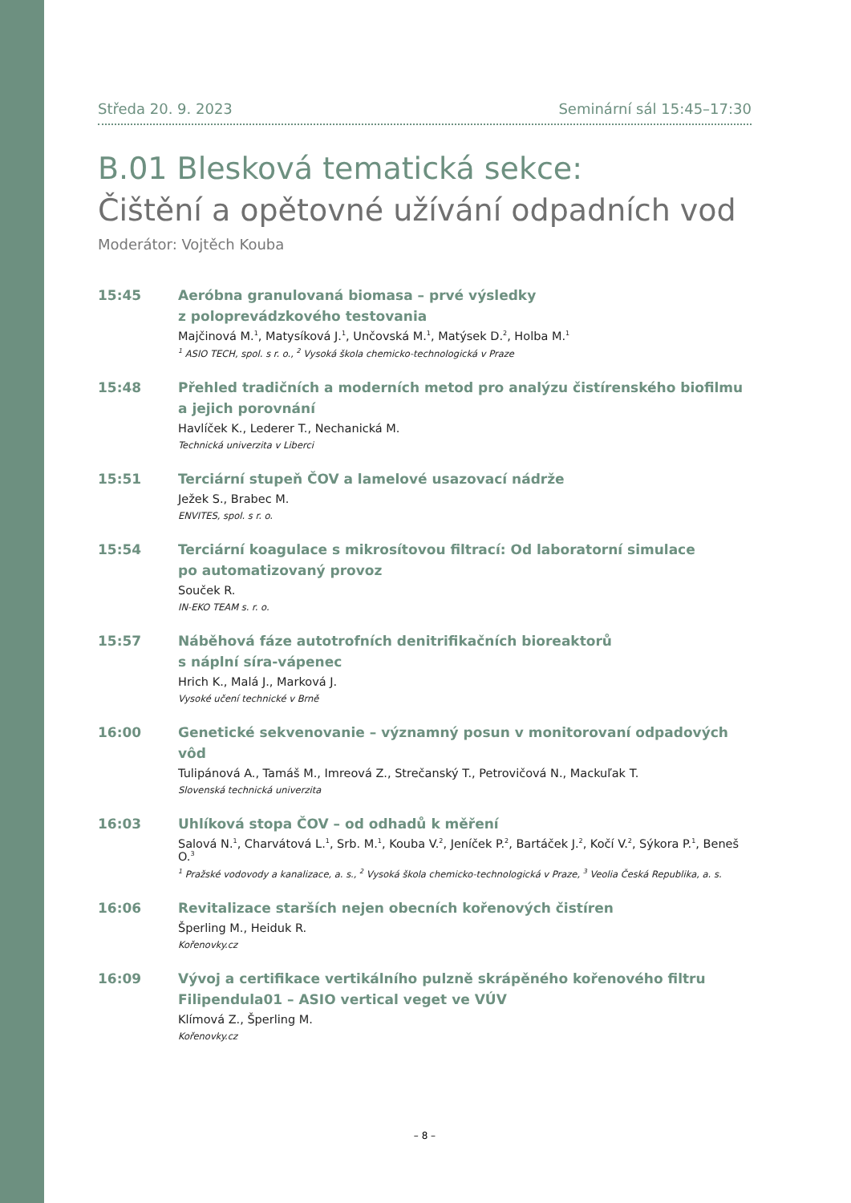Středa 20. 9. 2023 Seminární sál 15:45–17:30
B.01 Blesková tematická sekce:
Čištění a opětovné užívání odpadních vod
Moderátor: Vojtěch Kouba
15:45 Aeróbna granulovaná biomasa – prvé výsledky
z poloprevádzkového testovania
Majčinová M.<sup>1</sup>, Matysíková J.<sup>1</sup>, Unčovská M.<sup>1</sup>, Matýsek D.<sup>2</sup>, Holba M.<sup>1</sup>
<sup>1</sup> ASIO TECH, spol. s r. o., <sup>2</sup> Vysoká škola chemicko-technologická v Praze
15:48 Přehled tradičních a moderních metod pro analýzu čistírenského biofilmu
a jejich porovnání
Havlíček K., Lederer T., Nechanická M.
Technická univerzita v Liberci
15:51 Terciární stupeň ČOV a lamelové usazovací nádrže
Ježek S., Brabec M.
ENVITES, spol. s r. o.
15:54 Terciární koagulace s mikrosítovou filtrací: Od laboratorní simulace
po automatizovaný provoz
Souček R.
IN-EKO TEAM s. r. o.
15:57 Náběhová fáze autotrofních denitrifikačních bioreaktorů
s náplní síra-vápenec
Hrich K., Malá J., Marková J.
Vysoké učení technické v Brně
16:00 Genetické sekvenovanie – významný posun v monitorovaní odpadových vôd
Tulipánová A., Tamáš M., Imreová Z., Strečanský T., Petrovičová N., Mackuľak T.
Slovenská technická univerzita
16:03 Uhlíková stopa ČOV – od odhadů k měření
Salová N.<sup>1</sup>, Charvátová L.<sup>1</sup>, Srb. M.<sup>1</sup>, Kouba V.<sup>2</sup>, Jeníček P.<sup>2</sup>, Bartáček J.<sup>2</sup>, Kočí V.<sup>2</sup>, Sýkora P.<sup>1</sup>, Beneš O.<sup>3</sup>
<sup>1</sup> Pražské vodovody a kanalizace, a. s., <sup>2</sup> Vysoká škola chemicko-technologická v Praze, <sup>3</sup> Veolia Česká Republika, a. s.
16:06 Revitalizace starších nejen obecních kořenových čistíren
Šperling M., Heiduk R.
Kořenovky.cz
16:09 Vývoj a certifikace vertikálního pulzně skrápěného kořenového filtru
Filipendula01 – ASIO vertical veget ve VÚV
Klímová Z., Šperling M.
Kořenovky.cz
– 8 –